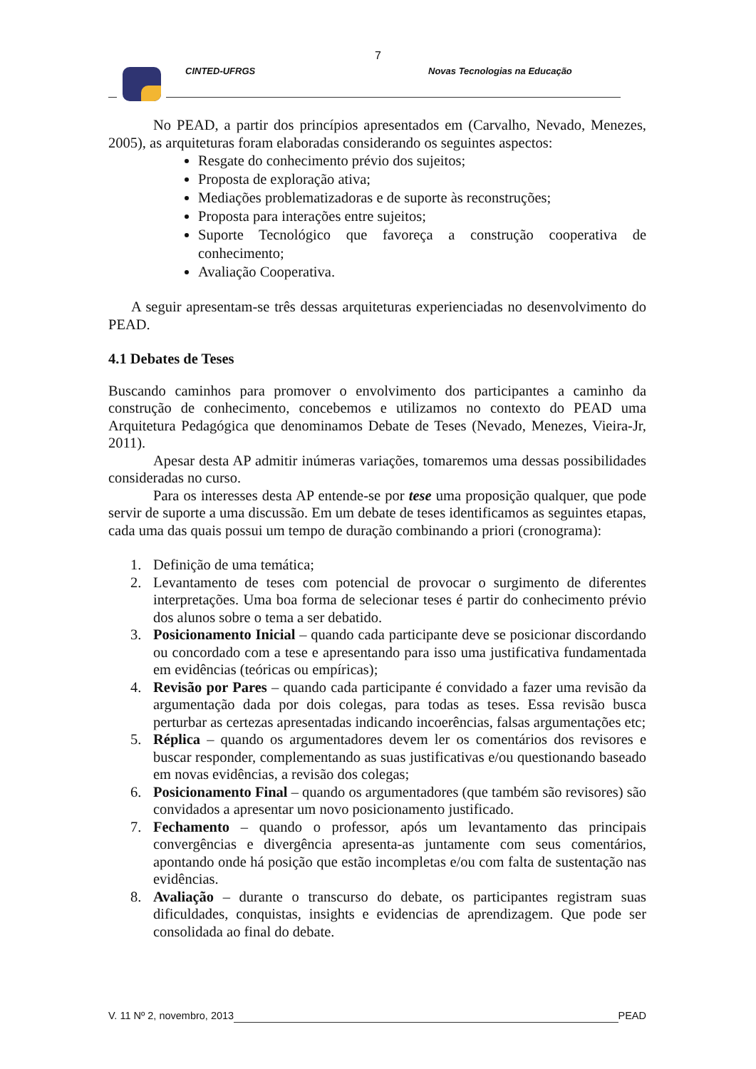7
CINTED-UFRGS Novas Tecnologias na Educação
No PEAD, a partir dos princípios apresentados em (Carvalho, Nevado, Menezes, 2005), as arquiteturas foram elaboradas considerando os seguintes aspectos:
Resgate do conhecimento prévio dos sujeitos;
Proposta de exploração ativa;
Mediações problematizadoras e de suporte às reconstruções;
Proposta para interações entre sujeitos;
Suporte Tecnológico que favoreça a construção cooperativa de conhecimento;
Avaliação Cooperativa.
A seguir apresentam-se três dessas arquiteturas experienciadas no desenvolvimento do PEAD.
4.1 Debates de Teses
Buscando caminhos para promover o envolvimento dos participantes a caminho da construção de conhecimento, concebemos e utilizamos no contexto do PEAD uma Arquitetura Pedagógica que denominamos Debate de Teses (Nevado, Menezes, Vieira-Jr, 2011).
Apesar desta AP admitir inúmeras variações, tomaremos uma dessas possibilidades consideradas no curso.
Para os interesses desta AP entende-se por tese uma proposição qualquer, que pode servir de suporte a uma discussão. Em um debate de teses identificamos as seguintes etapas, cada uma das quais possui um tempo de duração combinando a priori (cronograma):
1. Definição de uma temática;
2. Levantamento de teses com potencial de provocar o surgimento de diferentes interpretações. Uma boa forma de selecionar teses é partir do conhecimento prévio dos alunos sobre o tema a ser debatido.
3. Posicionamento Inicial – quando cada participante deve se posicionar discordando ou concordado com a tese e apresentando para isso uma justificativa fundamentada em evidências (teóricas ou empíricas);
4. Revisão por Pares – quando cada participante é convidado a fazer uma revisão da argumentação dada por dois colegas, para todas as teses. Essa revisão busca perturbar as certezas apresentadas indicando incoerências, falsas argumentações etc;
5. Réplica – quando os argumentadores devem ler os comentários dos revisores e buscar responder, complementando as suas justificativas e/ou questionando baseado em novas evidências, a revisão dos colegas;
6. Posicionamento Final – quando os argumentadores (que também são revisores) são convidados a apresentar um novo posicionamento justificado.
7. Fechamento – quando o professor, após um levantamento das principais convergências e divergência apresenta-as juntamente com seus comentários, apontando onde há posição que estão incompletas e/ou com falta de sustentação nas evidências.
8. Avaliação – durante o transcurso do debate, os participantes registram suas dificuldades, conquistas, insights e evidencias de aprendizagem. Que pode ser consolidada ao final do debate.
V. 11 Nº 2, novembro, 2013 PEAD